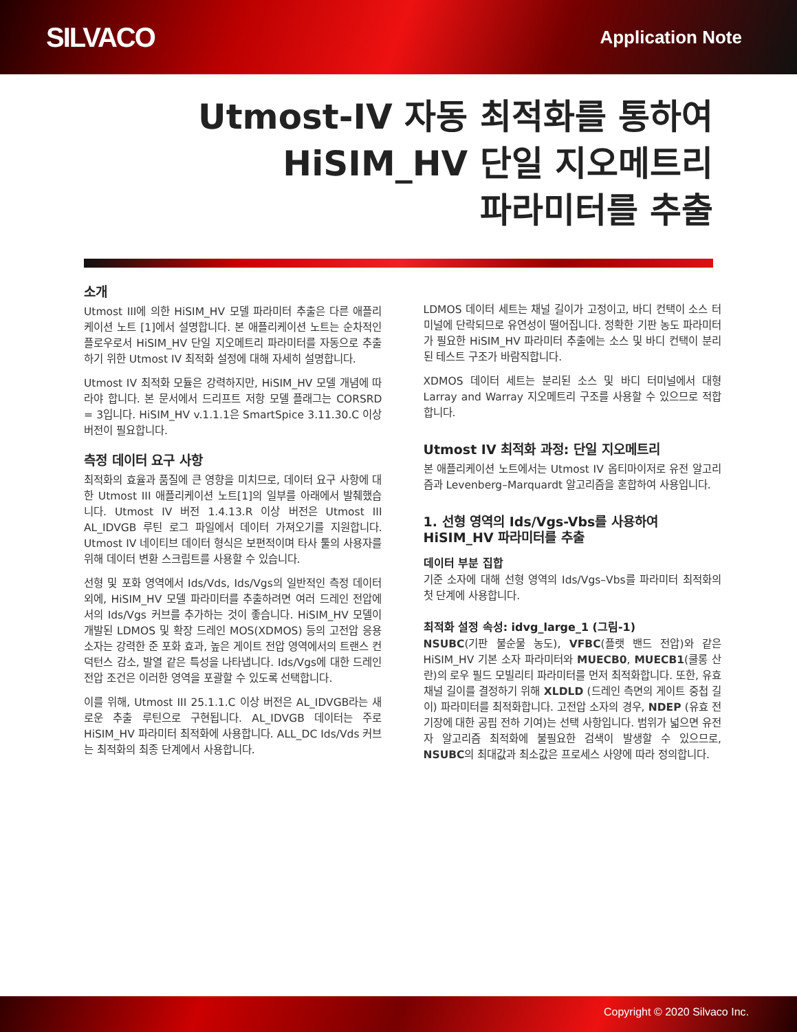SILVACO
Application Note
Utmost-IV 자동 최적화를 통하여
HiSIM_HV 단일 지오메트리
파라미터를 추출
소개
Utmost III에 의한 HiSIM_HV 모델 파라미터 추출은 다른 애플리케이션 노트 [1]에서 설명합니다. 본 애플리케이션 노트는 순차적인 플로우로서 HiSIM_HV 단일 지오메트리 파라미터를 자동으로 추출하기 위한 Utmost IV 최적화 설정에 대해 자세히 설명합니다.
Utmost IV 최적화 모듈은 강력하지만, HiSIM_HV 모델 개념에 따라야 합니다. 본 문서에서 드리프트 저항 모델 플래그는 CORSRD = 3입니다. HiSIM_HV v.1.1.1은 SmartSpice 3.11.30.C 이상 버전이 필요합니다.
측정 데이터 요구 사항
최적화의 효율과 품질에 큰 영향을 미치므로, 데이터 요구 사항에 대한 Utmost III 애플리케이션 노트[1]의 일부를 아래에서 발췌했습니다. Utmost IV 버전 1.4.13.R 이상 버전은 Utmost III AL_IDVGB 루틴 로그 파일에서 데이터 가져오기를 지원합니다. Utmost IV 네이티브 데이터 형식은 보편적이며 타사 툴의 사용자를 위해 데이터 변환 스크립트를 사용할 수 있습니다.
선형 및 포화 영역에서 Ids/Vds, Ids/Vgs의 일반적인 측정 데이터 외에, HiSIM_HV 모델 파라미터를 추출하려면 여러 드레인 전압에서의 Ids/Vgs 커브를 추가하는 것이 좋습니다. HiSIM_HV 모델이 개발된 LDMOS 및 확장 드레인 MOS(XDMOS) 등의 고전압 응용 소자는 강력한 준 포화 효과, 높은 게이트 전압 영역에서의 트랜스 컨덕턴스 감소, 발열 같은 특성을 나타냅니다. Ids/Vgs에 대한 드레인 전압 조건은 이러한 영역을 포괄할 수 있도록 선택합니다.
이를 위해, Utmost III 25.1.1.C 이상 버전은 AL_IDVGB라는 새로운 추출 루틴으로 구현됩니다. AL_IDVGB 데이터는 주로 HiSIM_HV 파라미터 최적화에 사용합니다. ALL_DC Ids/Vds 커브는 최적화의 최종 단계에서 사용합니다.
LDMOS 데이터 세트는 채널 길이가 고정이고, 바디 컨택이 소스 터미널에 단락되므로 유연성이 떨어집니다. 정확한 기판 농도 파라미터가 필요한 HiSIM_HV 파라미터 추출에는 소스 및 바디 컨택이 분리된 테스트 구조가 바람직합니다.
XDMOS 데이터 세트는 분리된 소스 및 바디 터미널에서 대형 Larray and Warray 지오메트리 구조를 사용할 수 있으므로 적합합니다.
Utmost IV 최적화 과정: 단일 지오메트리
본 애플리케이션 노트에서는 Utmost IV 옵티마이저로 유전 알고리즘과 Levenberg–Marquardt 알고리즘을 혼합하여 사용입니다.
1. 선형 영역의 Ids/Vgs-Vbs를 사용하여 HiSIM_HV 파라미터를 추출
데이터 부분 집합
기준 소자에 대해 선형 영역의 Ids/Vgs–Vbs를 파라미터 최적화의 첫 단계에 사용합니다.
최적화 설정 속성: idvg_large_1 (그림-1)
NSUBC(기판 불순물 농도), VFBC(플랫 밴드 전압)와 같은 HiSIM_HV 기본 소자 파라미터와 MUECB0, MUECB1(쿨롱 산란)의 로우 필드 모빌리티 파라미터를 먼저 최적화합니다. 또한, 유효 채널 길이를 결정하기 위해 XLDLD (드레인 측면의 게이트 중첩 길이) 파라미터를 최적화합니다. 고전압 소자의 경우, NDEP (유효 전기장에 대한 공핍 전하 기여)는 선택 사항입니다. 범위가 넓으면 유전자 알고리즘 최적화에 불필요한 검색이 발생할 수 있으므로, NSUBC의 최대값과 최소값은 프로세스 사양에 따라 정의합니다.
Copyright © 2020 Silvaco Inc.